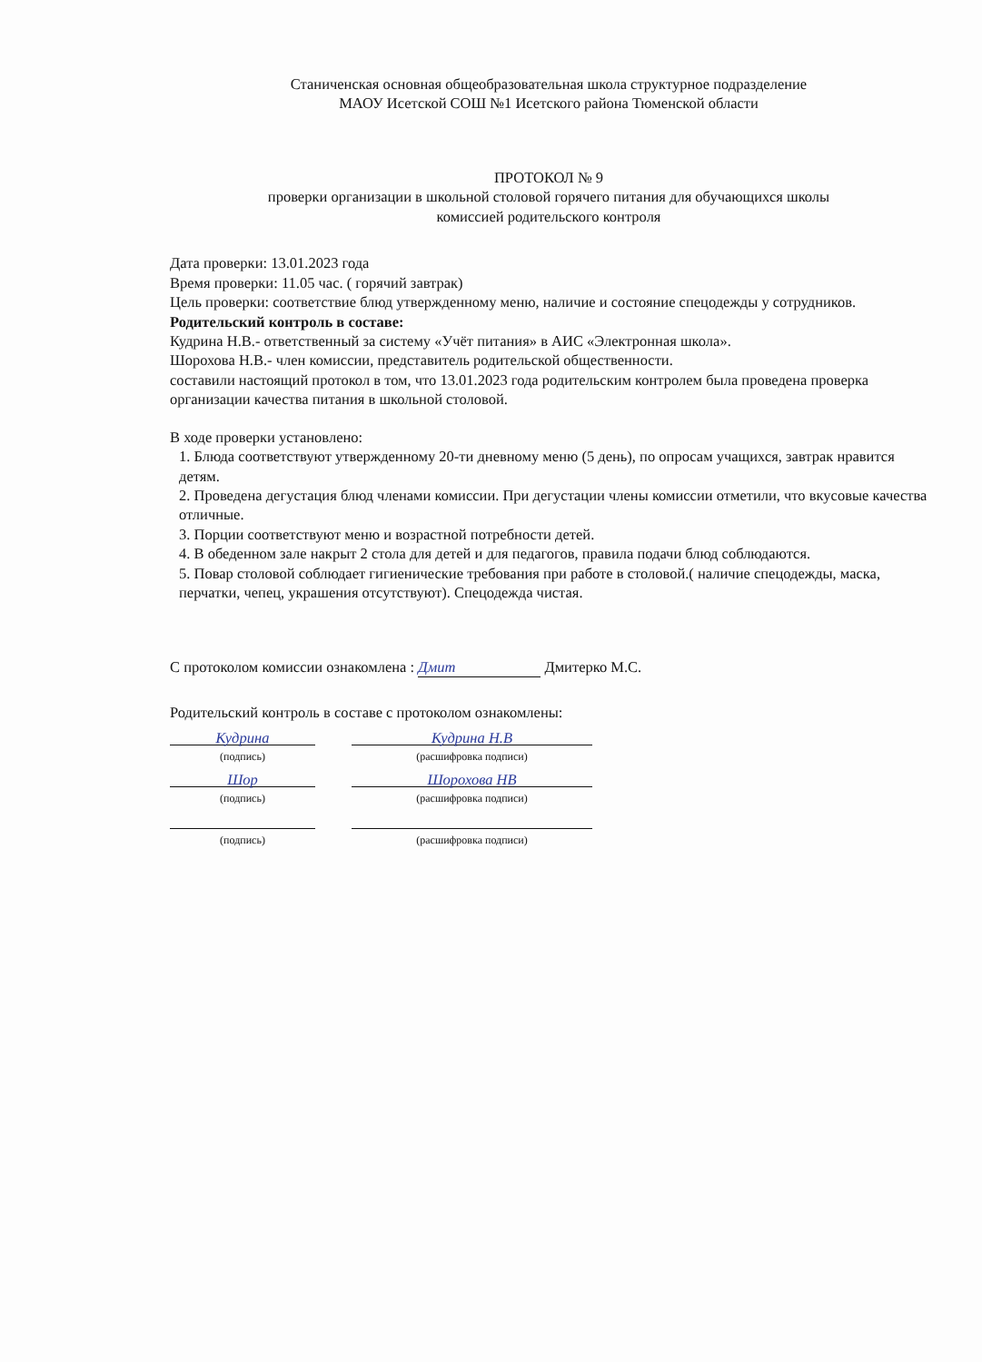Станиченская основная общеобразовательная школа структурное подразделение
МАОУ Исетской СОШ №1 Исетского района Тюменской области
ПРОТОКОЛ № 9
проверки организации в школьной столовой горячего питания для обучающихся школы
комиссией родительского контроля
Дата проверки: 13.01.2023 года
Время проверки: 11.05 час. ( горячий завтрак)
Цель проверки: соответствие блюд утвержденному меню, наличие и состояние спецодежды у сотрудников.
Родительский контроль в составе:
Кудрина Н.В.- ответственный за систему «Учёт питания» в АИС «Электронная школа».
Шорохова Н.В.- член комиссии, представитель родительской общественности.
составили настоящий протокол в том, что 13.01.2023 года родительским контролем была проведена проверка организации качества питания в школьной столовой.
В ходе проверки установлено:
1. Блюда соответствуют утвержденному 20-ти дневному меню (5 день), по опросам учащихся, завтрак нравится детям.
2. Проведена дегустация блюд членами комиссии. При дегустации члены комиссии отметили, что вкусовые качества отличные.
3. Порции соответствуют меню и возрастной потребности детей.
4. В обеденном зале накрыт 2 стола для детей и для педагогов, правила подачи блюд соблюдаются.
5. Повар столовой соблюдает гигиенические требования при работе в столовой.( наличие спецодежды, маска, перчатки, чепец, украшения отсутствуют). Спецодежда чистая.
С протоколом комиссии ознакомлена : Дмит Дмитерко М.С.
Родительский контроль в составе с протоколом ознакомлены:
Кудрина
(подпись)
Кудрина Н.В
(расшифровка подписи)
Шор
(подпись)
Шорохова НВ
(расшифровка подписи)
(подпись) (расшифровка подписи)